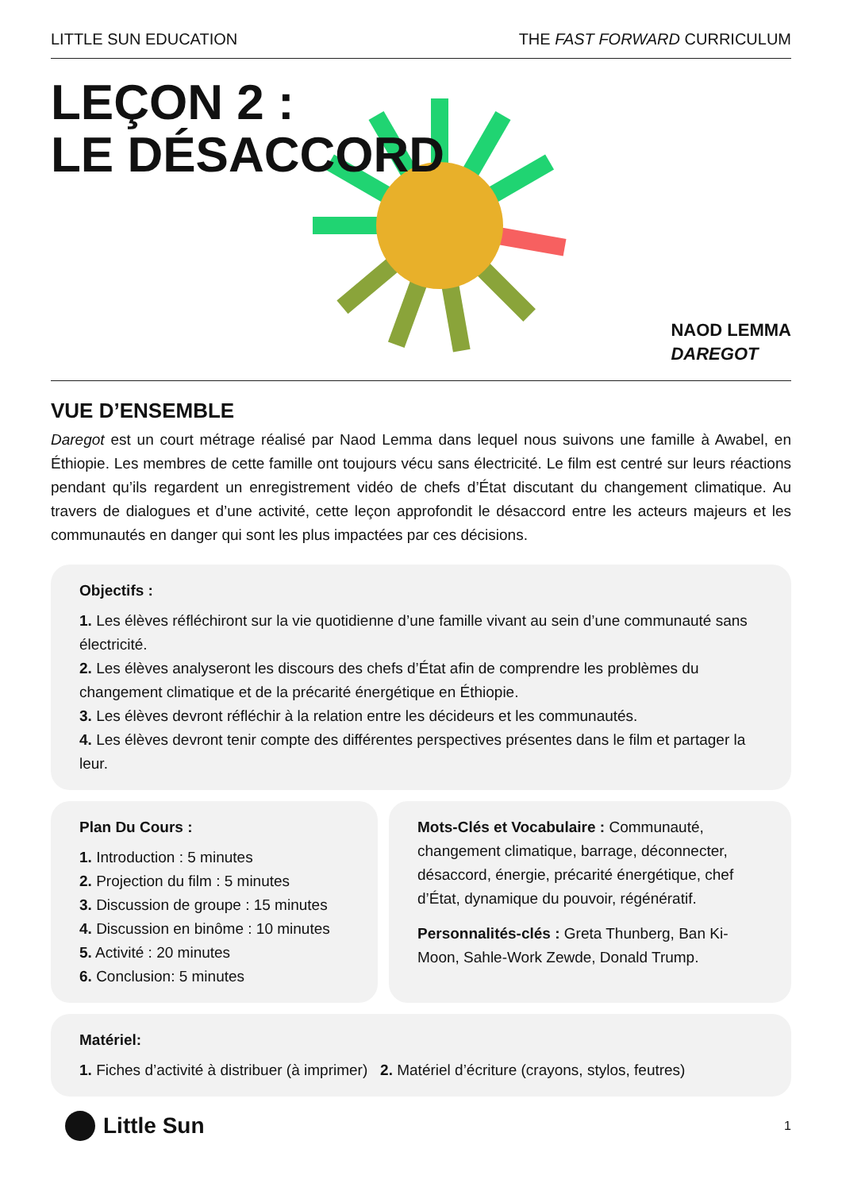LITTLE SUN EDUCATION THE FAST FORWARD CURRICULUM
LEÇON 2 :
LE DÉSACCORD
NAOD LEMMA
DAREGOT
VUE D’ENSEMBLE
Daregot est un court métrage réalisé par Naod Lemma dans lequel nous suivons une famille à Awabel, en Éthiopie. Les membres de cette famille ont toujours vécu sans électricité. Le film est centré sur leurs réactions pendant qu’ils regardent un enregistrement vidéo de chefs d’État discutant du changement climatique. Au travers de dialogues et d’une activité, cette leçon approfondit le désaccord entre les acteurs majeurs et les communautés en danger qui sont les plus impactées par ces décisions.
Objectifs :
1. Les élèves réfléchiront sur la vie quotidienne d’une famille vivant au sein d’une communauté sans électricité.
2. Les élèves analyseront les discours des chefs d’État afin de comprendre les problèmes du changement climatique et de la précarité énergétique en Éthiopie.
3. Les élèves devront réfléchir à la relation entre les décideurs et les communautés.
4. Les élèves devront tenir compte des différentes perspectives présentes dans le film et partager la leur.
Plan Du Cours :
1. Introduction : 5 minutes
2. Projection du film : 5 minutes
3. Discussion de groupe : 15 minutes
4. Discussion en binôme : 10 minutes
5. Activité : 20 minutes
6. Conclusion: 5 minutes
Mots-Clés et Vocabulaire : Communauté, changement climatique, barrage, déconnecter, désaccord, énergie, précarité énergétique, chef d’État, dynamique du pouvoir, régénératif.
Personnalités-clés : Greta Thunberg, Ban Ki-Moon, Sahle-Work Zewde, Donald Trump.
Matériel:
1. Fiches d’activité à distribuer (à imprimer) 2. Matériel d’écriture (crayons, stylos, feutres)
Little Sun
1